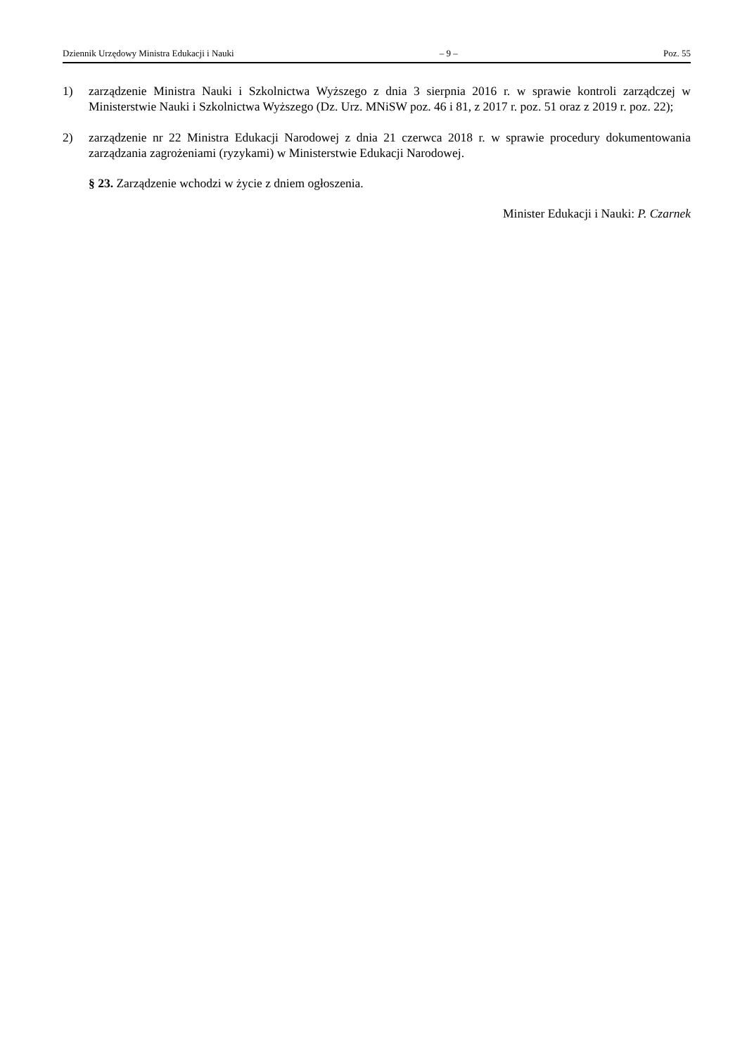Dziennik Urzędowy Ministra Edukacji i Nauki – 9 – Poz. 55
1) zarządzenie Ministra Nauki i Szkolnictwa Wyższego z dnia 3 sierpnia 2016 r. w sprawie kontroli zarządczej w Ministerstwie Nauki i Szkolnictwa Wyższego (Dz. Urz. MNiSW poz. 46 i 81, z 2017 r. poz. 51 oraz z 2019 r. poz. 22);
2) zarządzenie nr 22 Ministra Edukacji Narodowej z dnia 21 czerwca 2018 r. w sprawie procedury dokumentowania zarządzania zagrożeniami (ryzykami) w Ministerstwie Edukacji Narodowej.
§ 23. Zarządzenie wchodzi w życie z dniem ogłoszenia.
Minister Edukacji i Nauki: P. Czarnek